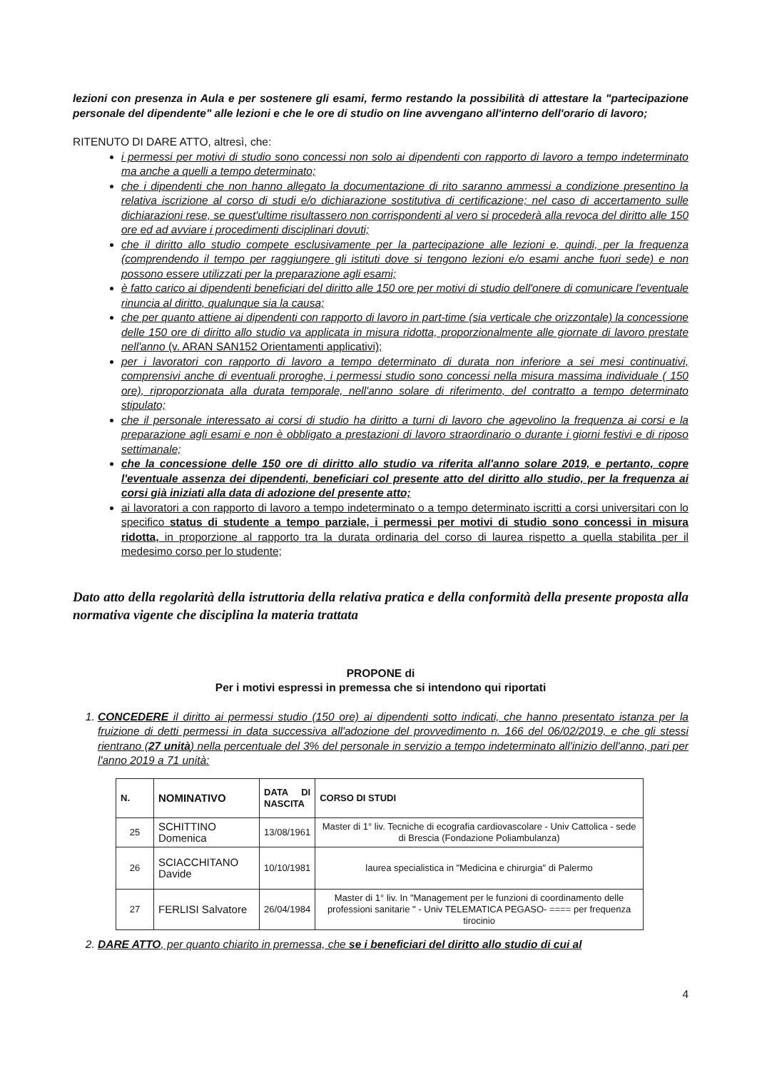lezioni con presenza in Aula e per sostenere gli esami, fermo restando la possibilità di attestare la "partecipazione personale del dipendente" alle lezioni e che le ore di studio on line avvengano all'interno dell'orario di lavoro;
RITENUTO DI DARE ATTO, altresì, che:
i permessi per motivi di studio sono concessi non solo ai dipendenti con rapporto di lavoro a tempo indeterminato ma anche a quelli a tempo determinato;
che i dipendenti che non hanno allegato la documentazione di rito saranno ammessi a condizione presentino la relativa iscrizione al corso di studi e/o dichiarazione sostitutiva di certificazione; nel caso di accertamento sulle dichiarazioni rese, se quest'ultime risultassero non corrispondenti al vero si procederà alla revoca del diritto alle 150 ore ed ad avviare i procedimenti disciplinari dovuti;
che il diritto allo studio compete esclusivamente per la partecipazione alle lezioni e, quindi, per la frequenza (comprendendo il tempo per raggiungere gli istituti dove si tengono lezioni e/o esami anche fuori sede) e non possono essere utilizzati per la preparazione agli esami;
è fatto carico ai dipendenti beneficiari del diritto alle 150 ore per motivi di studio dell'onere di comunicare l'eventuale rinuncia al diritto, qualunque sia la causa;
che per quanto attiene ai dipendenti con rapporto di lavoro in part-time (sia verticale che orizzontale) la concessione delle 150 ore di diritto allo studio va applicata in misura ridotta, proporzionalmente alle giornate di lavoro prestate nell'anno (v. ARAN SAN152 Orientamenti applicativi);
per i lavoratori con rapporto di lavoro a tempo determinato di durata non inferiore a sei mesi continuativi, comprensivi anche di eventuali proroghe, i permessi studio sono concessi nella misura massima individuale ( 150 ore), riproporzionata alla durata temporale, nell'anno solare di riferimento, del contratto a tempo determinato stipulato;
che il personale interessato ai corsi di studio ha diritto a turni di lavoro che agevolino la frequenza ai corsi e la preparazione agli esami e non è obbligato a prestazioni di lavoro straordinario o durante i giorni festivi e di riposo settimanale;
che la concessione delle 150 ore di diritto allo studio va riferita all'anno solare 2019, e pertanto, copre l'eventuale assenza dei dipendenti, beneficiari col presente atto del diritto allo studio, per la frequenza ai corsi già iniziati alla data di adozione del presente atto;
ai lavoratori a con rapporto di lavoro a tempo indeterminato o a tempo determinato iscritti a corsi universitari con lo specifico status di studente a tempo parziale, i permessi per motivi di studio sono concessi in misura ridotta, in proporzione al rapporto tra la durata ordinaria del corso di laurea rispetto a quella stabilita per il medesimo corso per lo studente;
Dato atto della regolarità della istruttoria della relativa pratica e della conformità della presente proposta alla normativa vigente che disciplina la materia trattata
PROPONE di
Per i motivi espressi in premessa che si intendono qui riportati
1. CONCEDERE il diritto ai permessi studio (150 ore) ai dipendenti sotto indicati, che hanno presentato istanza per la fruizione di detti permessi in data successiva all'adozione del provvedimento n. 166 del 06/02/2019, e che gli stessi rientrano (27 unità) nella percentuale del 3% del personale in servizio a tempo indeterminato all'inizio dell'anno, pari per l'anno 2019 a 71 unità:
| N. | NOMINATIVO | DATA DI NASCITA | CORSO DI STUDI |
| --- | --- | --- | --- |
| 25 | SCHITTINO Domenica | 13/08/1961 | Master di 1° liv. Tecniche di ecografia cardiovascolare - Univ Cattolica - sede di Brescia (Fondazione Poliambulanza) |
| 26 | SCIACCHITANO Davide | 10/10/1981 | laurea specialistica in "Medicina e chirurgia" di Palermo |
| 27 | FERLISI Salvatore | 26/04/1984 | Master di 1° liv. In "Management per le funzioni di coordinamento delle professioni sanitarie " - Univ TELEMATICA PEGASO- ==== per frequenza tirocinio |
2. DARE ATTO, per quanto chiarito in premessa, che se i beneficiari del diritto allo studio di cui al
4